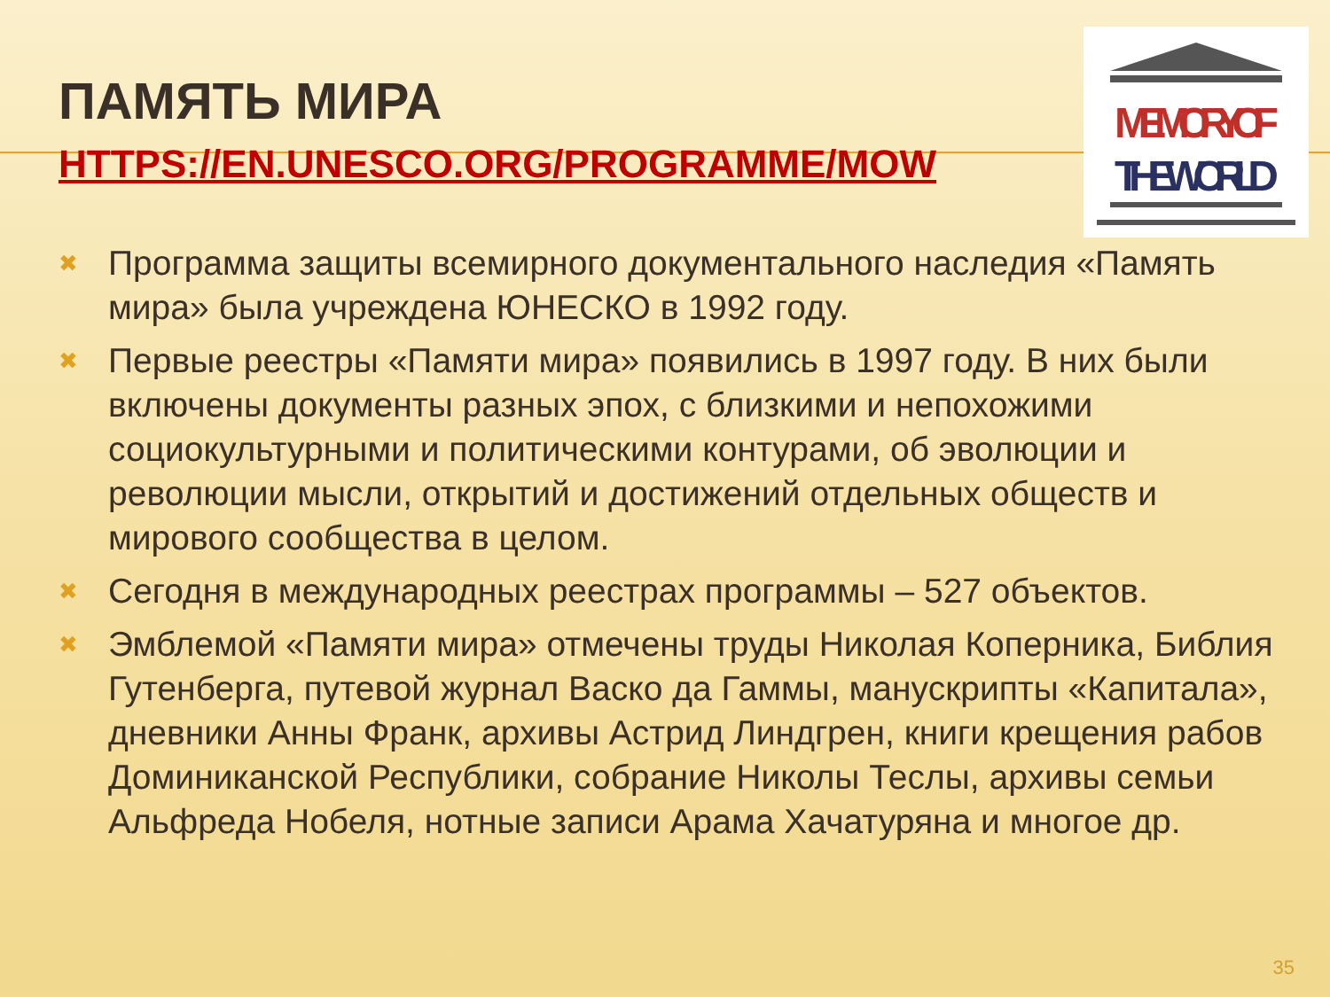MEMORY OF
THE WORLD
ПАМЯТЬ МИРА
HTTPS://EN.UNESCO.ORG/PROGRAMME/MOW
✖ Программа защиты всемирного документального наследия «Память мира» была учреждена ЮНЕСКО в 1992 году.
✖ Первые реестры «Памяти мира» появились в 1997 году. В них были включены документы разных эпох, с близкими и непохожими социокультурными и политическими контурами, об эволюции и революции мысли, открытий и достижений отдельных обществ и мирового сообщества в целом.
✖ Сегодня в международных реестрах программы – 527 объектов.
✖ Эмблемой «Памяти мира» отмечены труды Николая Коперника, Библия Гутенберга, путевой журнал Васко да Гаммы, манускрипты «Капитала», дневники Анны Франк, архивы Астрид Линдгрен, книги крещения рабов Доминиканской Республики, собрание Николы Теслы, архивы семьи Альфреда Нобеля, нотные записи Арама Хачатуряна и многое др.
35